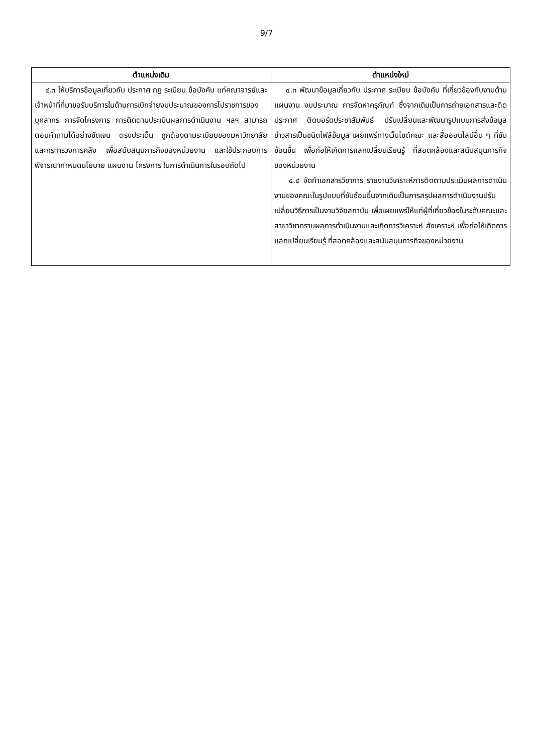9/7
| ตำแหน่งเดิม | ตำแหน่งใหม่ |
| --- | --- |
| ๔.๓ ให้บริการข้อมูลเกี่ยวกับ ประกาศ กฎ ระเบียบ ข้อบังคับ แก่คณาจารย์และเจ้าหน้าที่ที่มาขอรับบริการในด้านการเบิกจ่ายงบประมาณของการไปราชการของบุคลากร การจัดโครงการ การติดตามประเมินผลการดำเนินงาน ฯลฯ สามารถตอบคำถามได้อย่างชัดเจน ตรงประเด็น ถูกต้องตามระเบียบของมหาวิทยาลัย และกระทรวงการคลัง เพื่อสนับสนุนภารกิจของหน่วยงาน และใช้ประกอบการพิจารณากำหนดนโยบาย แผนงาน โครงการ ในการดำเนินการในรอบถัดไป | ๔.๓ พัฒนาข้อมูลเกี่ยวกับ ประกาศ ระเบียบ ข้อบังคับ ที่เกี่ยวข้องกับงานด้านแผนงาน งบประมาณ การจัดหาครุภัณฑ์ ซึ่งจากเดิมเป็นการถ่ายเอกสารและติดประกาศ ติดบอร์ดประชาสัมพันธ์ ปรับเปลี่ยนและพัฒนารูปแบบการส่งข้อมูลข่าวสารเป็นชนิดไฟล์ข้อมูล เผยแพร่ทางเว็บไซต์คณะ และสื่อออนไลน์อื่น ๆ ที่ซับซ้อนขึ้น เพื่อก่อให้เกิดการแลกเปลี่ยนเรียนรู้ ที่สอดคล้องและสนับสนุนภารกิจของหน่วยงาน ๔.๔ จัดทำเอกสารวิชาการ รายงานวิเคราะห์การติดตามประเมินผลการดำเนินงานของคณะในรูปแบบที่ซับซ้อนขึ้นจากเดิมเป็นการสรุปผลการดำเนินงานปรับเปลี่ยนวิธีการเป็นงานวิจัยสถาบัน เพื่อเผยแพร่ให้แก่ผู้ที่เกี่ยวข้องในระดับคณะและสาขาวิชาทราบผลการดำเนินงานและเกิดการวิเคราะห์ สังเคราะห์ เพื่อก่อให้เกิดการแลกเปลี่ยนเรียนรู้ ที่สอดคล้องและสนับสนุนภารกิจของหน่วยงาน |